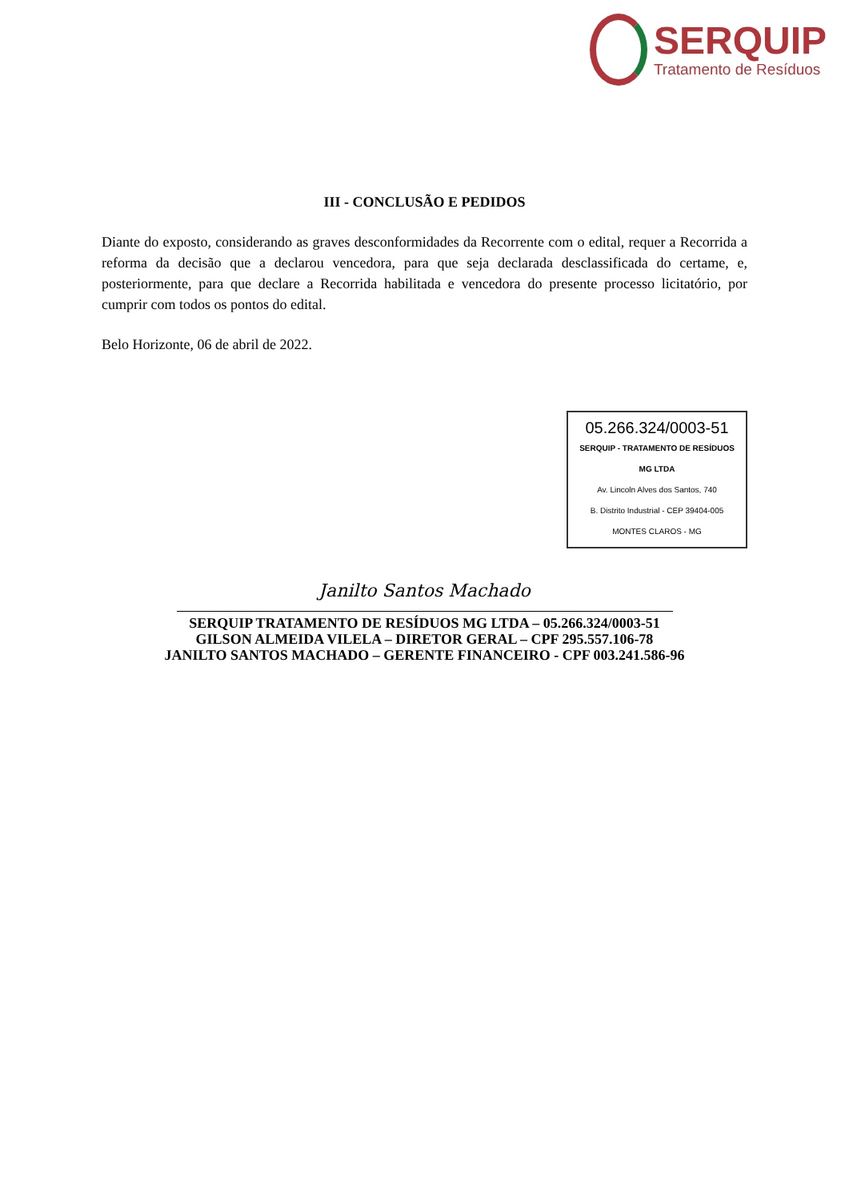SERQUIP
Tratamento de Resíduos
III - CONCLUSÃO E PEDIDOS
Diante do exposto, considerando as graves desconformidades da Recorrente com o edital, requer a Recorrida a reforma da decisão que a declarou vencedora, para que seja declarada desclassificada do certame, e, posteriormente, para que declare a Recorrida habilitada e vencedora do presente processo licitatório, por cumprir com todos os pontos do edital.
Belo Horizonte, 06 de abril de 2022.
05.266.324/0003-51
SERQUIP - TRATAMENTO DE RESÍDUOS MG LTDA
Av. Lincoln Alves dos Santos, 740
B. Distrito Industrial - CEP 39404-005
MONTES CLAROS - MG
Janilto Santos Machado
SERQUIP TRATAMENTO DE RESÍDUOS MG LTDA – 05.266.324/0003-51
GILSON ALMEIDA VILELA – DIRETOR GERAL – CPF 295.557.106-78
JANILTO SANTOS MACHADO – GERENTE FINANCEIRO - CPF 003.241.586-96